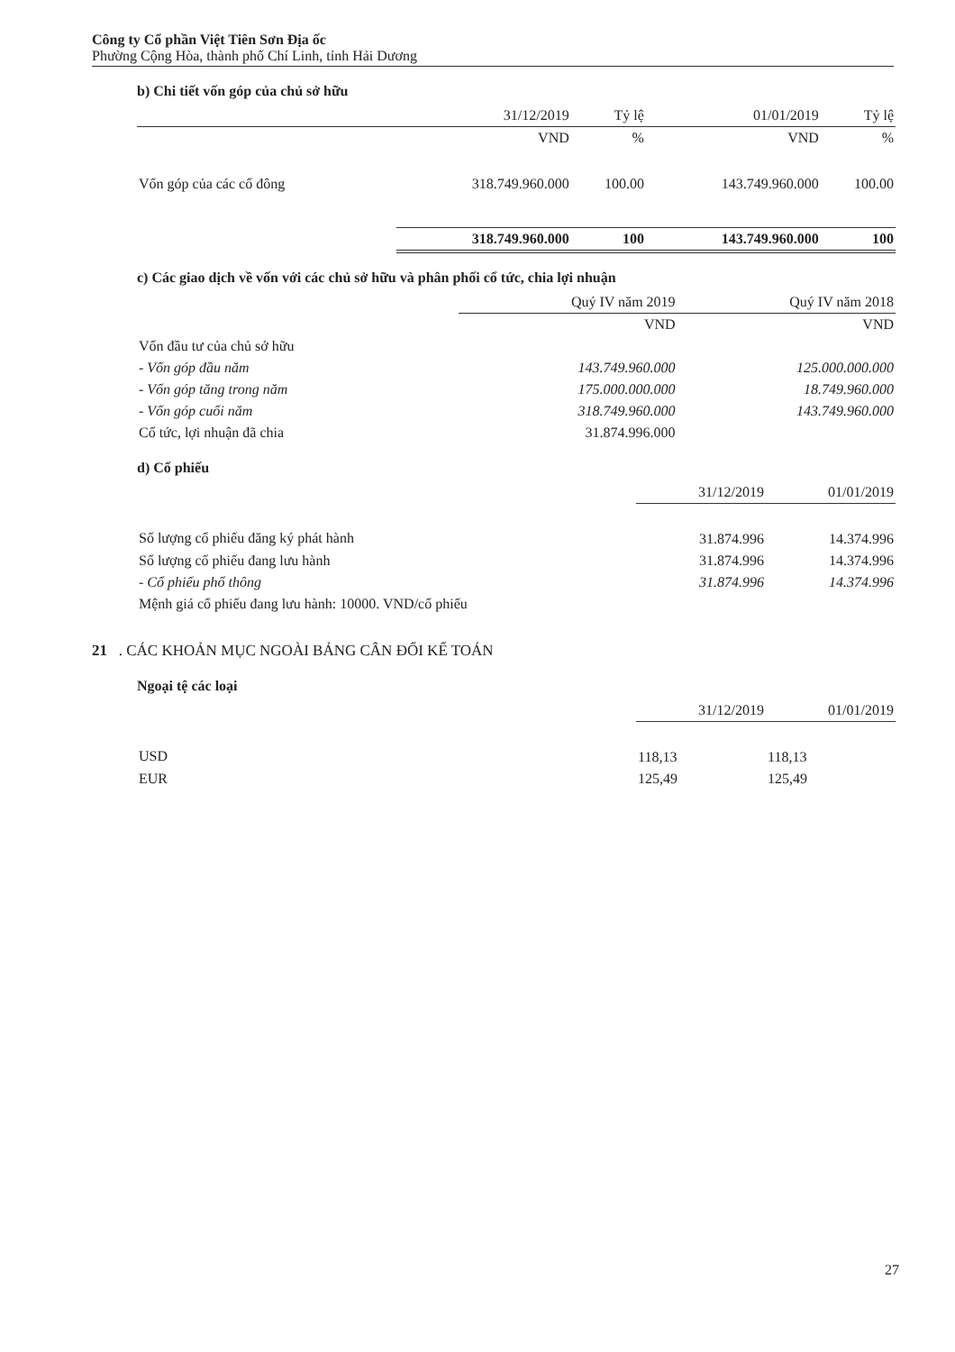Công ty Cổ phần Việt Tiên Sơn Địa ốc
Phường Cộng Hòa, thành phố Chí Linh, tỉnh Hải Dương
b) Chi tiết vốn góp của chủ sở hữu
| | 31/12/2019 | Tỷ lệ | 01/01/2019 | Tỷ lệ |
| --- | --- | --- | --- | --- |
| | VND | % | VND | % |
| Vốn góp của các cổ đông | 318.749.960.000 | 100.00 | 143.749.960.000 | 100.00 |
| | 318.749.960.000 | 100 | 143.749.960.000 | 100 |
c) Các giao dịch về vốn với các chủ sở hữu và phân phối cổ tức, chia lợi nhuận
| | Quý IV năm 2019 | Quý IV năm 2018 |
| --- | --- | --- |
| | VND | VND |
| Vốn đầu tư của chủ sở hữu | | |
| - Vốn góp đầu năm | 143.749.960.000 | 125.000.000.000 |
| - Vốn góp tăng trong năm | 175.000.000.000 | 18.749.960.000 |
| - Vốn góp cuối năm | 318.749.960.000 | 143.749.960.000 |
| Cổ tức, lợi nhuận đã chia | 31.874.996.000 | |
d) Cổ phiếu
| | 31/12/2019 | 01/01/2019 |
| --- | --- | --- |
| Số lượng cổ phiếu đăng ký phát hành | 31.874.996 | 14.374.996 |
| Số lượng cổ phiếu đang lưu hành | 31.874.996 | 14.374.996 |
| - Cổ phiếu phổ thông | 31.874.996 | 14.374.996 |
| Mệnh giá cổ phiếu đang lưu hành: 10000. VND/cổ phiếu | | |
21 . CÁC KHOẢN MỤC NGOÀI BẢNG CÂN ĐỐI KẾ TOÁN
Ngoại tệ các loại
| | 31/12/2019 | 01/01/2019 |
| --- | --- | --- |
| USD | 118,13 | 118,13 |
| EUR | 125,49 | 125,49 |
27